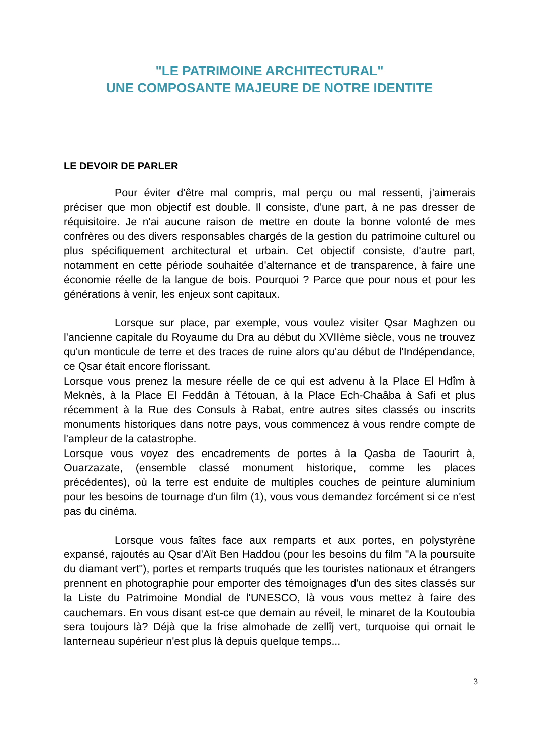"LE PATRIMOINE ARCHITECTURAL"
UNE COMPOSANTE MAJEURE DE NOTRE IDENTITE
LE DEVOIR DE PARLER
Pour éviter d'être mal compris, mal perçu ou mal ressenti, j'aimerais préciser que mon objectif est double. Il consiste, d'une part, à ne pas dresser de réquisitoire. Je n'ai aucune raison de mettre en doute la bonne volonté de mes confrères ou des divers responsables chargés de la gestion du patrimoine culturel ou plus spécifiquement architectural et urbain. Cet objectif consiste, d'autre part, notamment en cette période souhaitée d'alternance et de transparence, à faire une économie réelle de la langue de bois. Pourquoi ? Parce que pour nous et pour les générations à venir, les enjeux sont capitaux.
Lorsque sur place, par exemple, vous voulez visiter Qsar Maghzen ou l'ancienne capitale du Royaume du Dra au début du XVIIème siècle, vous ne trouvez qu'un monticule de terre et des traces de ruine alors qu'au début de l'Indépendance, ce Qsar était encore florissant.
Lorsque vous prenez la mesure réelle de ce qui est advenu à la Place El Hdîm à Meknès, à la Place El Feddân à Tétouan, à la Place Ech-Chaâba à Safi et plus récemment à la Rue des Consuls à Rabat, entre autres sites classés ou inscrits monuments historiques dans notre pays, vous commencez à vous rendre compte de l'ampleur de la catastrophe.
Lorsque vous voyez des encadrements de portes à la Qasba de Taourirt à, Ouarzazate, (ensemble classé monument historique, comme les places précédentes), où la terre est enduite de multiples couches de peinture aluminium pour les besoins de tournage d'un film (1), vous vous demandez forcément si ce n'est pas du cinéma.
Lorsque vous faîtes face aux remparts et aux portes, en polystyrène expansé, rajoutés au Qsar d'Aït Ben Haddou (pour les besoins du film "A la poursuite du diamant vert"), portes et remparts truqués que les touristes nationaux et étrangers prennent en photographie pour emporter des témoignages d'un des sites classés sur la Liste du Patrimoine Mondial de l'UNESCO, là vous vous mettez à faire des cauchemars. En vous disant est-ce que demain au réveil, le minaret de la Koutoubia sera toujours là? Déjà que la frise almohade de zellîj vert, turquoise qui ornait le lanterneau supérieur n'est plus là depuis quelque temps...
3